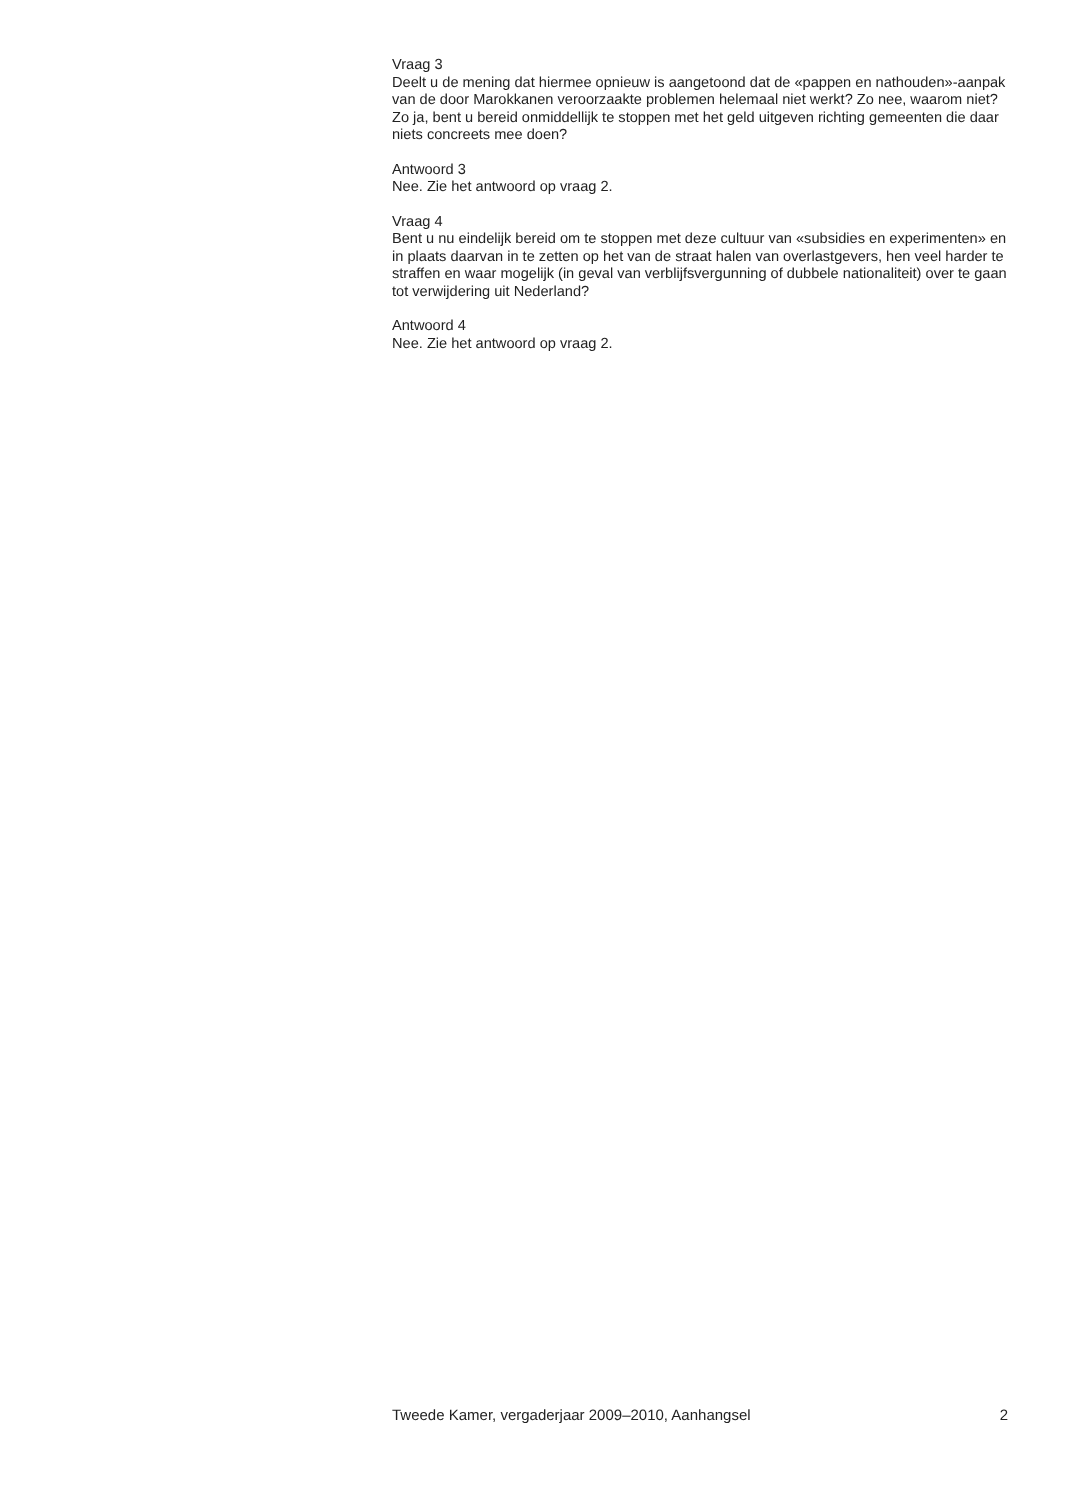Vraag 3
Deelt u de mening dat hiermee opnieuw is aangetoond dat de «pappen en nathouden»-aanpak van de door Marokkanen veroorzaakte problemen helemaal niet werkt? Zo nee, waarom niet? Zo ja, bent u bereid onmiddellijk te stoppen met het geld uitgeven richting gemeenten die daar niets concreets mee doen?
Antwoord 3
Nee. Zie het antwoord op vraag 2.
Vraag 4
Bent u nu eindelijk bereid om te stoppen met deze cultuur van «subsidies en experimenten» en in plaats daarvan in te zetten op het van de straat halen van overlastgevers, hen veel harder te straffen en waar mogelijk (in geval van verblijfsvergunning of dubbele nationaliteit) over te gaan tot verwijdering uit Nederland?
Antwoord 4
Nee. Zie het antwoord op vraag 2.
Tweede Kamer, vergaderjaar 2009–2010, Aanhangsel 2